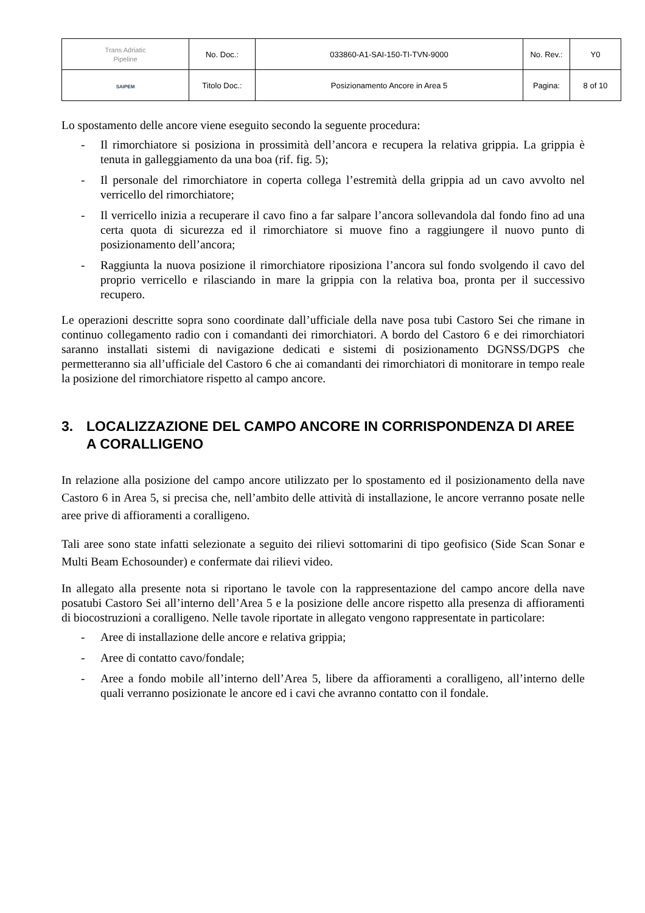| Trans Adriatic Pipeline | No. Doc.: | 033860-A1-SAI-150-TI-TVN-9000 | No. Rev.: | Y0 |
| SAIPEM | Titolo Doc.: | Posizionamento Ancore in Area 5 | Pagina: | 8 of 10 |
Lo spostamento delle ancore viene eseguito secondo la seguente procedura:
- Il rimorchiatore si posiziona in prossimità dell’ancora e recupera la relativa grippia. La grippia è tenuta in galleggiamento da una boa (rif. fig. 5);
- Il personale del rimorchiatore in coperta collega l’estremità della grippia ad un cavo avvolto nel verricello del rimorchiatore;
- Il verricello inizia a recuperare il cavo fino a far salpare l’ancora sollevandola dal fondo fino ad una certa quota di sicurezza ed il rimorchiatore si muove fino a raggiungere il nuovo punto di posizionamento dell’ancora;
- Raggiunta la nuova posizione il rimorchiatore riposiziona l’ancora sul fondo svolgendo il cavo del proprio verricello e rilasciando in mare la grippia con la relativa boa, pronta per il successivo recupero.
Le operazioni descritte sopra sono coordinate dall’ufficiale della nave posa tubi Castoro Sei che rimane in continuo collegamento radio con i comandanti dei rimorchiatori. A bordo del Castoro 6 e dei rimorchiatori saranno installati sistemi di navigazione dedicati e sistemi di posizionamento DGNSS/DGPS che permetteranno sia all’ufficiale del Castoro 6 che ai comandanti dei rimorchiatori di monitorare in tempo reale la posizione del rimorchiatore rispetto al campo ancore.
3. LOCALIZZAZIONE DEL CAMPO ANCORE IN CORRISPONDENZA DI AREE A CORALLIGENO
In relazione alla posizione del campo ancore utilizzato per lo spostamento ed il posizionamento della nave Castoro 6 in Area 5, si precisa che, nell’ambito delle attività di installazione, le ancore verranno posate nelle aree prive di affioramenti a coralligeno.
Tali aree sono state infatti selezionate a seguito dei rilievi sottomarini di tipo geofisico (Side Scan Sonar e Multi Beam Echosounder) e confermate dai rilievi video.
In allegato alla presente nota si riportano le tavole con la rappresentazione del campo ancore della nave posatubi Castoro Sei all’interno dell’Area 5 e la posizione delle ancore rispetto alla presenza di affioramenti di biocostruzioni a coralligeno. Nelle tavole riportate in allegato vengono rappresentate in particolare:
- Aree di installazione delle ancore e relativa grippia;
- Aree di contatto cavo/fondale;
- Aree a fondo mobile all’interno dell’Area 5, libere da affioramenti a coralligeno, all’interno delle quali verranno posizionate le ancore ed i cavi che avranno contatto con il fondale.